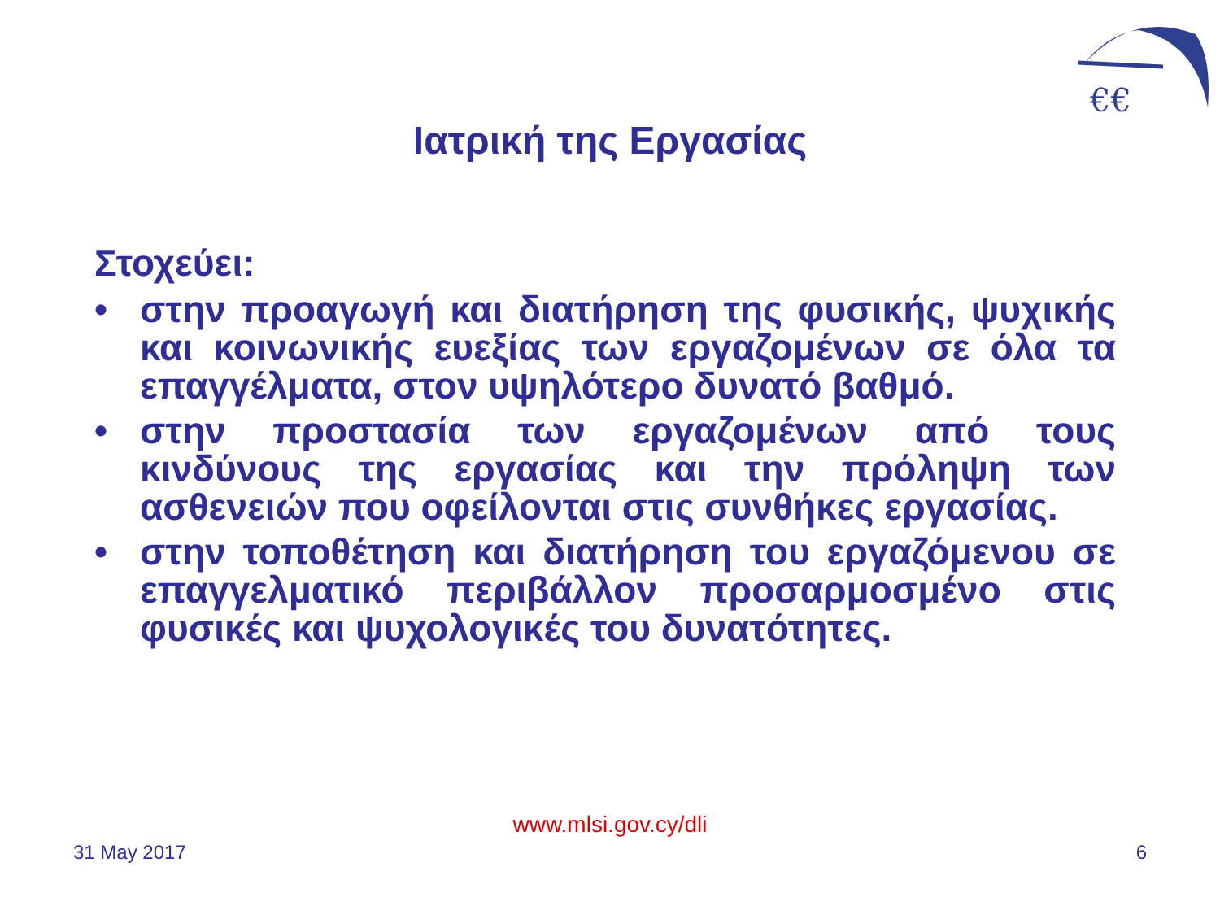€€
Ιατρική της Εργασίας
Στοχεύει:
• στην προαγωγή και διατήρηση της φυσικής, ψυχικής και κοινωνικής ευεξίας των εργαζομένων σε όλα τα επαγγέλματα, στον υψηλότερο δυνατό βαθμό.
• στην προστασία των εργαζομένων από τους κινδύνους της εργασίας και την πρόληψη των ασθενειών που οφείλονται στις συνθήκες εργασίας.
• στην τοποθέτηση και διατήρηση του εργαζόμενου σε επαγγελματικό περιβάλλον προσαρμοσμένο στις φυσικές και ψυχολογικές του δυνατότητες.
www.mlsi.gov.cy/dli
31 May 2017 6